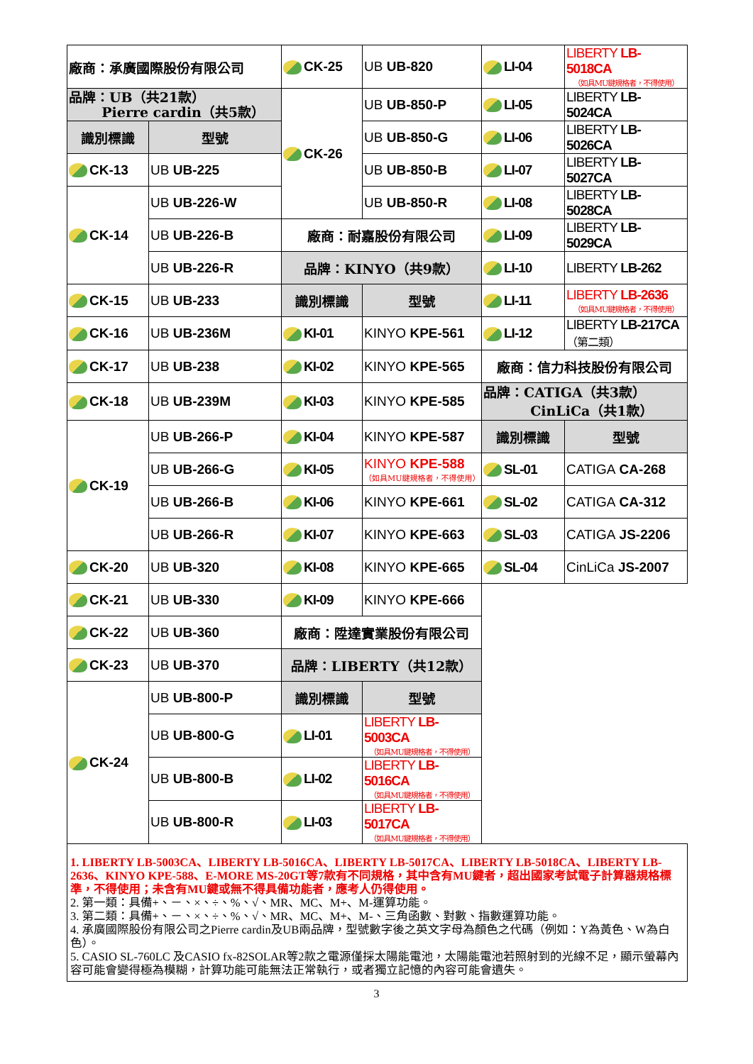| 廠商：承廣國際股份有限公司 | | CK-25 | UB UB-820 | LI-04 | LIBERTY LB-5018CA （如具MU鍵規格者，不得使用） |
| 品牌：UB（共21款） Pierre cardin（共5款） | | CK-26 | UB UB-850-P | LI-05 | LIBERTY LB-5024CA |
| 識別標識 | 型號 | | UB UB-850-G | LI-06 | LIBERTY LB-5026CA |
| CK-13 | UB UB-225 | | UB UB-850-B | LI-07 | LIBERTY LB-5027CA |
| CK-14 | UB UB-226-W | | UB UB-850-R | LI-08 | LIBERTY LB-5028CA |
| | UB UB-226-B | 廠商：耐嘉股份有限公司 | | LI-09 | LIBERTY LB-5029CA |
| | UB UB-226-R | 品牌：KINYO（共9款） | | LI-10 | LIBERTY LB-262 |
| CK-15 | UB UB-233 | 識別標識 | 型號 | LI-11 | LIBERTY LB-2636 （如具MU鍵規格者，不得使用） |
| CK-16 | UB UB-236M | KI-01 | KINYO KPE-561 | LI-12 | LIBERTY LB-217CA （第二類） |
| CK-17 | UB UB-238 | KI-02 | KINYO KPE-565 | 廠商：信力科技股份有限公司 | |
| CK-18 | UB UB-239M | KI-03 | KINYO KPE-585 | 品牌：CATIGA（共3款） CinLiCa（共1款） | |
| CK-19 | UB UB-266-P | KI-04 | KINYO KPE-587 | 識別標識 | 型號 |
| | UB UB-266-G | KI-05 | KINYO KPE-588 （如具MU鍵規格者，不得使用） | SL-01 | CATIGA CA-268 |
| | UB UB-266-B | KI-06 | KINYO KPE-661 | SL-02 | CATIGA CA-312 |
| | UB UB-266-R | KI-07 | KINYO KPE-663 | SL-03 | CATIGA JS-2206 |
| CK-20 | UB UB-320 | KI-08 | KINYO KPE-665 | SL-04 | CinLiCa JS-2007 |
| CK-21 | UB UB-330 | KI-09 | KINYO KPE-666 | | |
| CK-22 | UB UB-360 | 廠商：陞達實業股份有限公司 | | | |
| CK-23 | UB UB-370 | 品牌：LIBERTY（共12款） | | | |
| CK-24 | UB UB-800-P | 識別標識 | 型號 | | |
| | UB UB-800-G | LI-01 | LIBERTY LB-5003CA （如具MU鍵規格者，不得使用） | | |
| | UB UB-800-B | LI-02 | LIBERTY LB-5016CA （如具MU鍵規格者，不得使用） | | |
| | UB UB-800-R | LI-03 | LIBERTY LB-5017CA （如具MU鍵規格者，不得使用） | | |
| 1. LIBERTY LB-5003CA、LIBERTY LB-5016CA、LIBERTY LB-5017CA、LIBERTY LB-5018CA、LIBERTY LB-2636、KINYO KPE-588、E-MORE MS-20GT等7款有不同規格，其中含有MU鍵者，超出國家考試電子計算器規格標準，不得使用；未含有MU鍵或無不得具備功能者，應考人仍得使用。 2. 第一類：具備+、－、×、÷、%、√、MR、MC、M+、M-運算功能。 3. 第二類：具備+、－、×、÷、%、√、MR、MC、M+、M-、三角函數、對數、指數運算功能。 4. 承廣國際股份有限公司之Pierre cardin及UB兩品牌，型號數字後之英文字母為顏色之代碼（例如：Y為黃色、W為白色）。 5. CASIO SL-760LC 及CASIO fx-82SOLAR等2款之電源僅採太陽能電池，太陽能電池若照射到的光線不足，顯示螢幕內容可能會變得極為模糊，計算功能可能無法正常執行，或者獨立記憶的內容可能會遺失。 | | | | | |
3